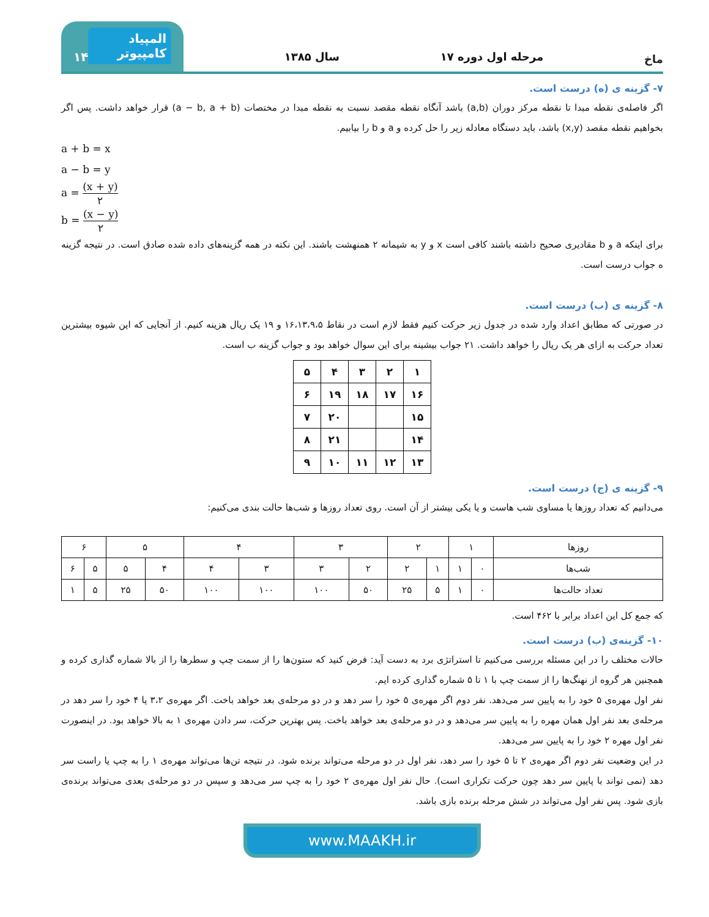ماخ
مرحله اول دوره ۱۷
سال ۱۳۸۵
المپیاد کامپیوتر ۱۴
۷- گزینه ی (ه) درست است.
اگر فاصله‌ی نقطه مبدا تا نقطه مرکز دوران (a,b) باشد آنگاه نقطه مقصد نسبت به نقطه مبدا در مختصات (a − b, a + b) قرار خواهد داشت. پس اگر بخواهیم نقطه مقصد (x,y) باشد، باید دستگاه معادله زیر را حل کرده و a و b را بیابیم.
a + b = x
a − b = y
a = (x + y) ۲
b = (x − y) ۲
برای اینکه a و b مقادیری صحیح داشته باشند کافی است x و y به شیمانه ۲ همنهشت باشند. این نکته در همه گزینه‌های داده شده صادق است. در نتیجه گزینه ه جواب درست است.
۸- گزینه ی (ب) درست است.
در صورتی که مطابق اعداد وارد شده در جدول زیر حرکت کنیم فقط لازم است در نقاط ۱۶،۱۳،۹،۵ و ۱۹ یک ریال هزینه کنیم. از آنجایی که این شیوه بیشترین تعداد حرکت به ازای هر یک ریال را خواهد داشت. ۲۱ جواب بیشینه برای این سوال خواهد بود و جواب گزینه ب است.
| ۱ | ۲ | ۳ | ۴ | ۵ |
| ۱۶ | ۱۷ | ۱۸ | ۱۹ | ۶ |
| ۱۵ | | | ۲۰ | ۷ |
| ۱۴ | | | ۲۱ | ۸ |
| ۱۳ | ۱۲ | ۱۱ | ۱۰ | ۹ |
۹- گزینه ی (ج) درست است.
می‌دانیم که تعداد روزها یا مساوی شب هاست و یا یکی بیشتر از آن است. روی تعداد روزها و شب‌ها حالت بندی می‌کنیم:
| روزها | ۱ | | ۲ | | ۳ | | ۴ | | ۵ | | ۶ | |
| --- | --- | --- | --- | --- | --- | --- | --- | --- | --- | --- | --- | --- |
| شب‌ها | ۰ | ۱ | ۱ | ۲ | ۲ | ۳ | ۳ | ۴ | ۴ | ۵ | ۵ | ۶ |
| تعداد حالت‌ها | ۰ | ۱ | ۵ | ۲۵ | ۵۰ | ۱۰۰ | ۱۰۰ | ۱۰۰ | ۵۰ | ۲۵ | ۵ | ۱ |
که جمع کل این اعداد برابر با ۴۶۲ است.
۱۰- گزینه‌ی (ب) درست است.
حالات مختلف را در این مسئله بررسی می‌کنیم تا استراتژی برد به دست آید: فرض کنید که ستون‌ها را از سمت چپ و سطرها را از بالا شماره گذاری کرده و همچنین هر گروه از نهنگ‌ها را از سمت چپ با ۱ تا ۵ شماره گذاری کرده ایم.
نفر اول مهره‌ی ۵ خود را به پایین سر می‌دهد. نفر دوم اگر مهره‌ی ۵ خود را سر دهد و در دو مرحله‌ی بعد خواهد باخت. اگر مهره‌ی ۳،۲ یا ۴ خود را سر دهد در مرحله‌ی بعد نفر اول همان مهره را به پایین سر می‌دهد و در دو مرحله‌ی بعد خواهد باخت. پس بهترین حرکت، سر دادن مهره‌ی ۱ به بالا خواهد بود. در اینصورت نفر اول مهره ۲ خود را به پایین سر می‌دهد.
در این وضعیت نفر دوم اگر مهره‌ی ۲ تا ۵ خود را سر دهد، نفر اول در دو مرحله می‌تواند برنده شود. در نتیجه تن‌ها می‌تواند مهره‌ی ۱ را به چپ یا راست سر دهد (نمی تواند با پایین سر دهد چون حرکت تکراری است). حال نفر اول مهره‌ی ۲ خود را به چپ سر می‌دهد و سپس در دو مرحله‌ی بعدی می‌تواند برنده‌ی بازی شود. پس نفر اول می‌تواند در شش مرحله برنده بازی باشد.
www.MAAKH.ir